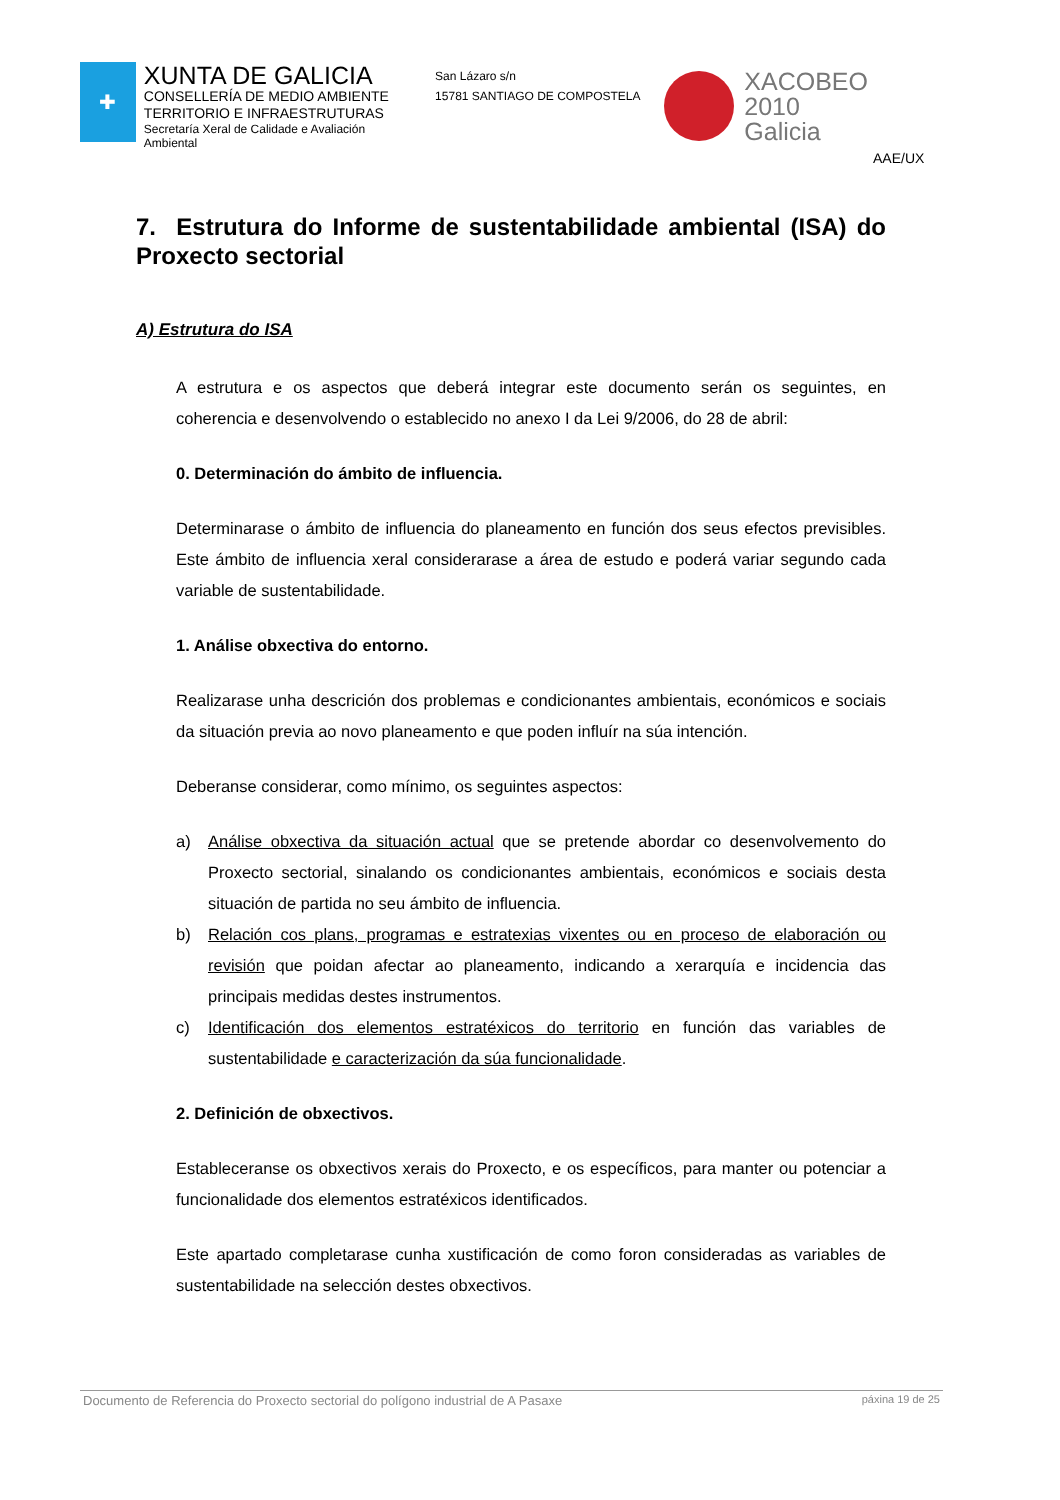✚
XUNTA DE GALICIA
CONSELLERÍA DE MEDIO AMBIENTE
TERRITORIO E INFRAESTRUTURAS
Secretaría Xeral de Calidade e Avaliación Ambiental
San Lázaro s/n
15781 SANTIAGO DE COMPOSTELA
XACOBEO 2010
Galicia
AAE/UX
7. Estrutura do Informe de sustentabilidade ambiental (ISA) do Proxecto sectorial
A) Estrutura do ISA
A estrutura e os aspectos que deberá integrar este documento serán os seguintes, en coherencia e desenvolvendo o establecido no anexo I da Lei 9/2006, do 28 de abril:
0. Determinación do ámbito de influencia.
Determinarase o ámbito de influencia do planeamento en función dos seus efectos previsibles. Este ámbito de influencia xeral considerarase a área de estudo e poderá variar segundo cada variable de sustentabilidade.
1. Análise obxectiva do entorno.
Realizarase unha descrición dos problemas e condicionantes ambientais, económicos e sociais da situación previa ao novo planeamento e que poden influír na súa intención.
Deberanse considerar, como mínimo, os seguintes aspectos:
a) Análise obxectiva da situación actual que se pretende abordar co desenvolvemento do Proxecto sectorial, sinalando os condicionantes ambientais, económicos e sociais desta situación de partida no seu ámbito de influencia.
b) Relación cos plans, programas e estratexias vixentes ou en proceso de elaboración ou revisión que poidan afectar ao planeamento, indicando a xerarquía e incidencia das principais medidas destes instrumentos.
c) Identificación dos elementos estratéxicos do territorio en función das variables de sustentabilidade e caracterización da súa funcionalidade.
2. Definición de obxectivos.
Estableceranse os obxectivos xerais do Proxecto, e os específicos, para manter ou potenciar a funcionalidade dos elementos estratéxicos identificados.
Este apartado completarase cunha xustificación de como foron consideradas as variables de sustentabilidade na selección destes obxectivos.
Documento de Referencia do Proxecto sectorial do polígono industrial de A Pasaxe páxina 19 de 25